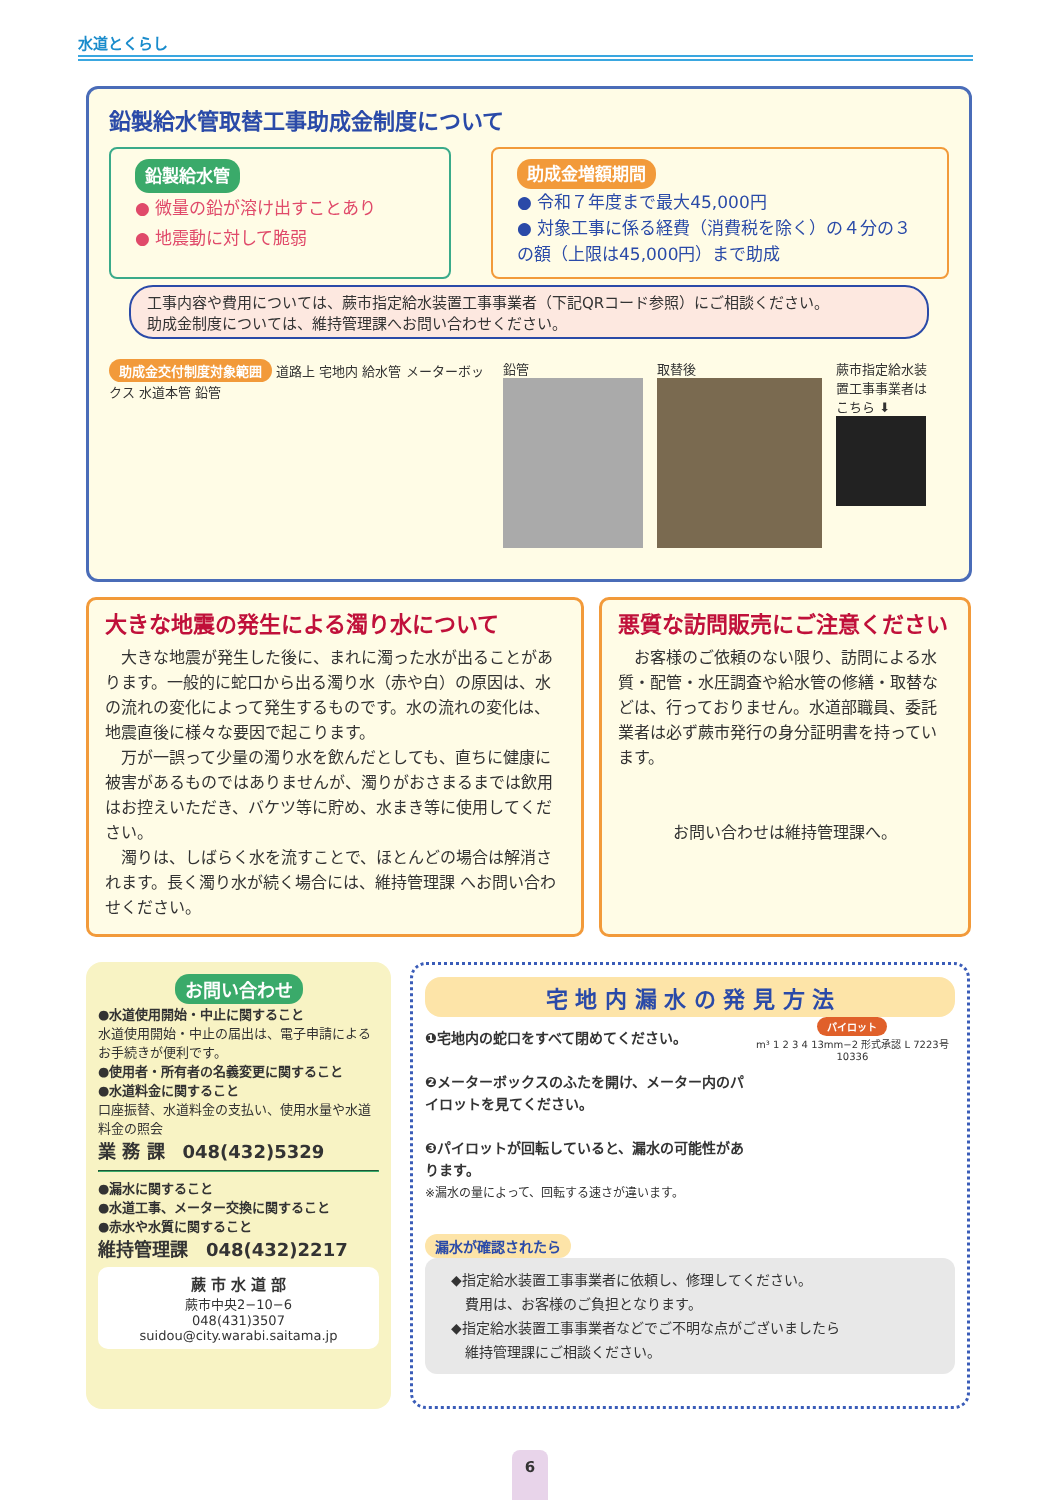水道とくらし
鉛製給水管取替工事助成金制度について
鉛製給水管
● 微量の鉛が溶け出すことあり
● 地震動に対して脆弱
助成金増額期間
● 令和７年度まで最大45,000円
● 対象工事に係る経費（消費税を除く）の４分の３の額（上限は45,000円）まで助成
工事内容や費用については、蕨市指定給水装置工事事業者（下記QRコード参照）にご相談ください。
助成金制度については、維持管理課へお問い合わせください。
助成金交付制度対象範囲 道路上 宅地内 給水管 メーターボックス 水道本管 鉛管
鉛管
取替後
蕨市指定給水装置工事事業者はこちら ⬇
大きな地震の発生による濁り水について
　大きな地震が発生した後に、まれに濁った水が出ることがあります。一般的に蛇口から出る濁り水（赤や白）の原因は、水の流れの変化によって発生するものです。水の流れの変化は、地震直後に様々な要因で起こります。
　万が一誤って少量の濁り水を飲んだとしても、直ちに健康に被害があるものではありませんが、濁りがおさまるまでは飲用はお控えいただき、バケツ等に貯め、水まき等に使用してください。
　濁りは、しばらく水を流すことで、ほとんどの場合は解消されます。長く濁り水が続く場合には、維持管理課 へお問い合わせください。
悪質な訪問販売にご注意ください
　お客様のご依頼のない限り、訪問による水質・配管・水圧調査や給水管の修繕・取替などは、行っておりません。水道部職員、委託業者は必ず蕨市発行の身分証明書を持っています。
お問い合わせは維持管理課へ。
お問い合わせ
●水道使用開始・中止に関すること
水道使用開始・中止の届出は、電子申請によるお手続きが便利です。
●使用者・所有者の名義変更に関すること
●水道料金に関すること
口座振替、水道料金の支払い、使用水量や水道料金の照会
業 務 課　048(432)5329
●漏水に関すること
●水道工事、メーター交換に関すること
●赤水や水質に関すること
維持管理課　048(432)2217
蕨 市 水 道 部
蕨市中央2−10−6
048(431)3507
suidou@city.warabi.saitama.jp
宅 地 内 漏 水 の 発 見 方 法
❶宅地内の蛇口をすべて閉めてください。
❷メーターボックスのふたを開け、メーター内のパイロットを見てください。
❸パイロットが回転していると、漏水の可能性があります。
※漏水の量によって、回転する速さが違います。
パイロット
m³ 1 2 3 4 13mm−2 形式承認 L 7223号 10336
漏水が確認されたら
◆指定給水装置工事事業者に依頼し、修理してください。
　費用は、お客様のご負担となります。
◆指定給水装置工事事業者などでご不明な点がございましたら
　維持管理課にご相談ください。
6